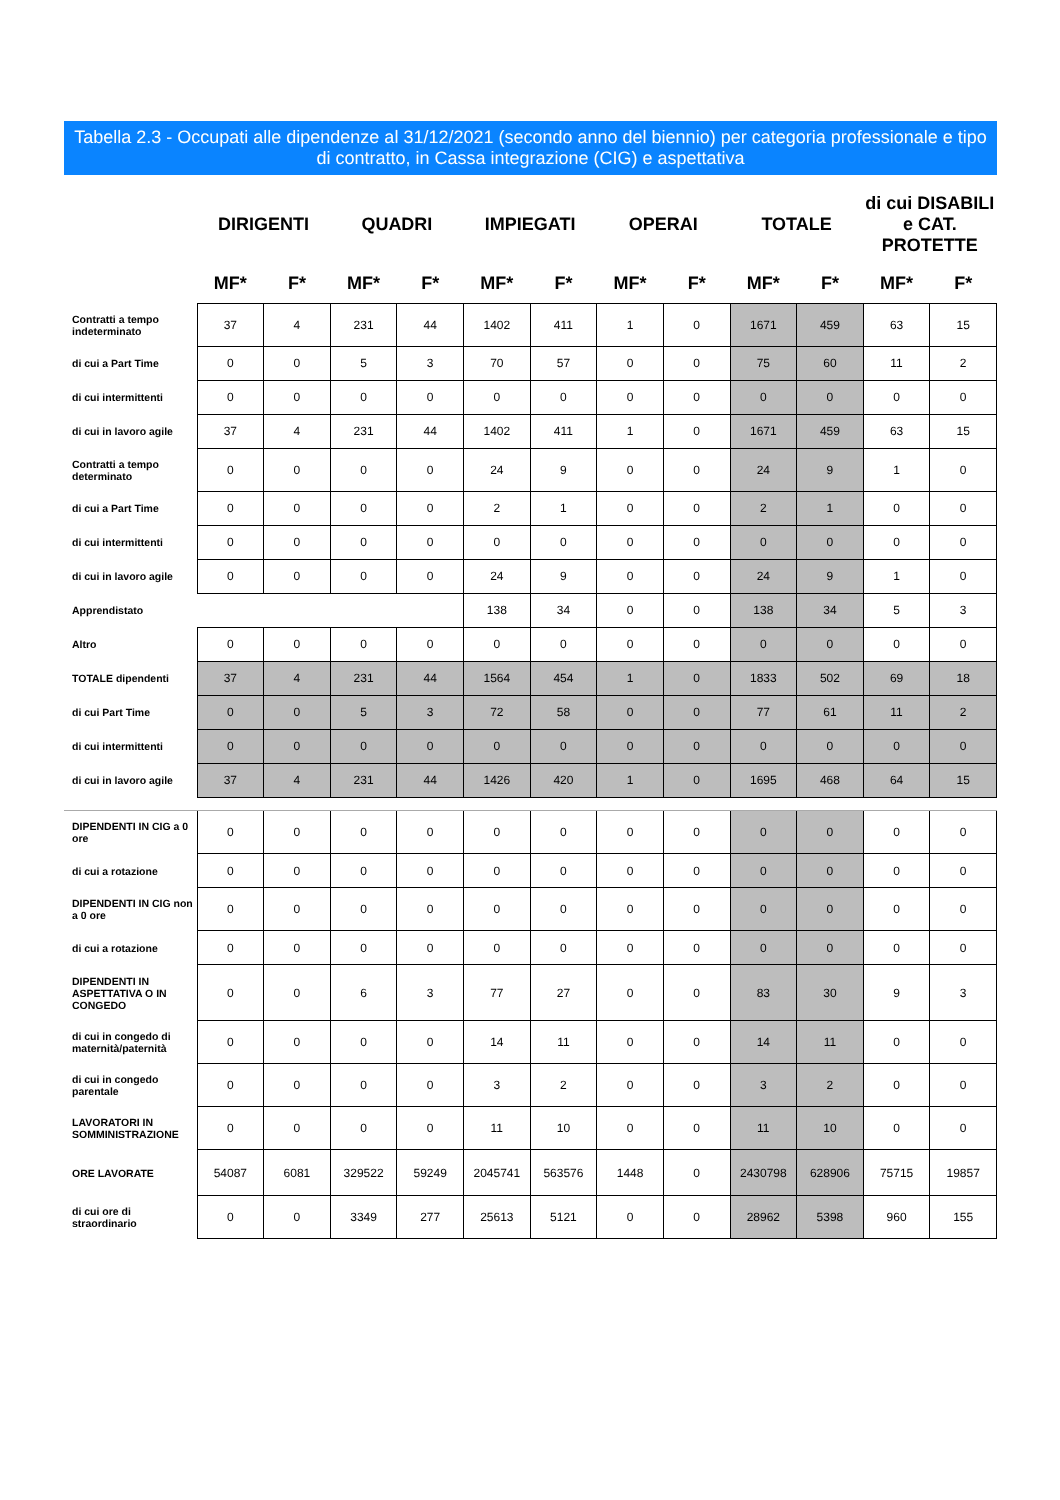Tabella 2.3 - Occupati alle dipendenze al 31/12/2021 (secondo anno del biennio) per categoria professionale e tipo di contratto, in Cassa integrazione (CIG) e aspettativa
| | DIRIGENTI | | QUADRI | | IMPIEGATI | | OPERAI | | TOTALE | | di cui DISABILI e CAT. PROTETTE | |
| --- | --- | --- | --- | --- | --- | --- | --- | --- | --- | --- | --- | --- |
| | MF* | F* | MF* | F* | MF* | F* | MF* | F* | MF* | F* | MF* | F* |
| Contratti a tempo indeterminato | 37 | 4 | 231 | 44 | 1402 | 411 | 1 | 0 | 1671 | 459 | 63 | 15 |
| di cui a Part Time | 0 | 0 | 5 | 3 | 70 | 57 | 0 | 0 | 75 | 60 | 11 | 2 |
| di cui intermittenti | 0 | 0 | 0 | 0 | 0 | 0 | 0 | 0 | 0 | 0 | 0 | 0 |
| di cui in lavoro agile | 37 | 4 | 231 | 44 | 1402 | 411 | 1 | 0 | 1671 | 459 | 63 | 15 |
| Contratti a tempo determinato | 0 | 0 | 0 | 0 | 24 | 9 | 0 | 0 | 24 | 9 | 1 | 0 |
| di cui a Part Time | 0 | 0 | 0 | 0 | 2 | 1 | 0 | 0 | 2 | 1 | 0 | 0 |
| di cui intermittenti | 0 | 0 | 0 | 0 | 0 | 0 | 0 | 0 | 0 | 0 | 0 | 0 |
| di cui in lavoro agile | 0 | 0 | 0 | 0 | 24 | 9 | 0 | 0 | 24 | 9 | 1 | 0 |
| Apprendistato | | | | | 138 | 34 | 0 | 0 | 138 | 34 | 5 | 3 |
| Altro | 0 | 0 | 0 | 0 | 0 | 0 | 0 | 0 | 0 | 0 | 0 | 0 |
| TOTALE dipendenti | 37 | 4 | 231 | 44 | 1564 | 454 | 1 | 0 | 1833 | 502 | 69 | 18 |
| di cui Part Time | 0 | 0 | 5 | 3 | 72 | 58 | 0 | 0 | 77 | 61 | 11 | 2 |
| di cui intermittenti | 0 | 0 | 0 | 0 | 0 | 0 | 0 | 0 | 0 | 0 | 0 | 0 |
| di cui in lavoro agile | 37 | 4 | 231 | 44 | 1426 | 420 | 1 | 0 | 1695 | 468 | 64 | 15 |
| DIPENDENTI IN CIG a 0 ore | 0 | 0 | 0 | 0 | 0 | 0 | 0 | 0 | 0 | 0 | 0 | 0 |
| di cui a rotazione | 0 | 0 | 0 | 0 | 0 | 0 | 0 | 0 | 0 | 0 | 0 | 0 |
| DIPENDENTI IN CIG non a 0 ore | 0 | 0 | 0 | 0 | 0 | 0 | 0 | 0 | 0 | 0 | 0 | 0 |
| di cui a rotazione | 0 | 0 | 0 | 0 | 0 | 0 | 0 | 0 | 0 | 0 | 0 | 0 |
| DIPENDENTI IN ASPETTATIVA O IN CONGEDO | 0 | 0 | 6 | 3 | 77 | 27 | 0 | 0 | 83 | 30 | 9 | 3 |
| di cui in congedo di maternità/paternità | 0 | 0 | 0 | 0 | 14 | 11 | 0 | 0 | 14 | 11 | 0 | 0 |
| di cui in congedo parentale | 0 | 0 | 0 | 0 | 3 | 2 | 0 | 0 | 3 | 2 | 0 | 0 |
| LAVORATORI IN SOMMINISTRAZIONE | 0 | 0 | 0 | 0 | 11 | 10 | 0 | 0 | 11 | 10 | 0 | 0 |
| ORE LAVORATE | 54087 | 6081 | 329522 | 59249 | 2045741 | 563576 | 1448 | 0 | 2430798 | 628906 | 75715 | 19857 |
| di cui ore di straordinario | 0 | 0 | 3349 | 277 | 25613 | 5121 | 0 | 0 | 28962 | 5398 | 960 | 155 |